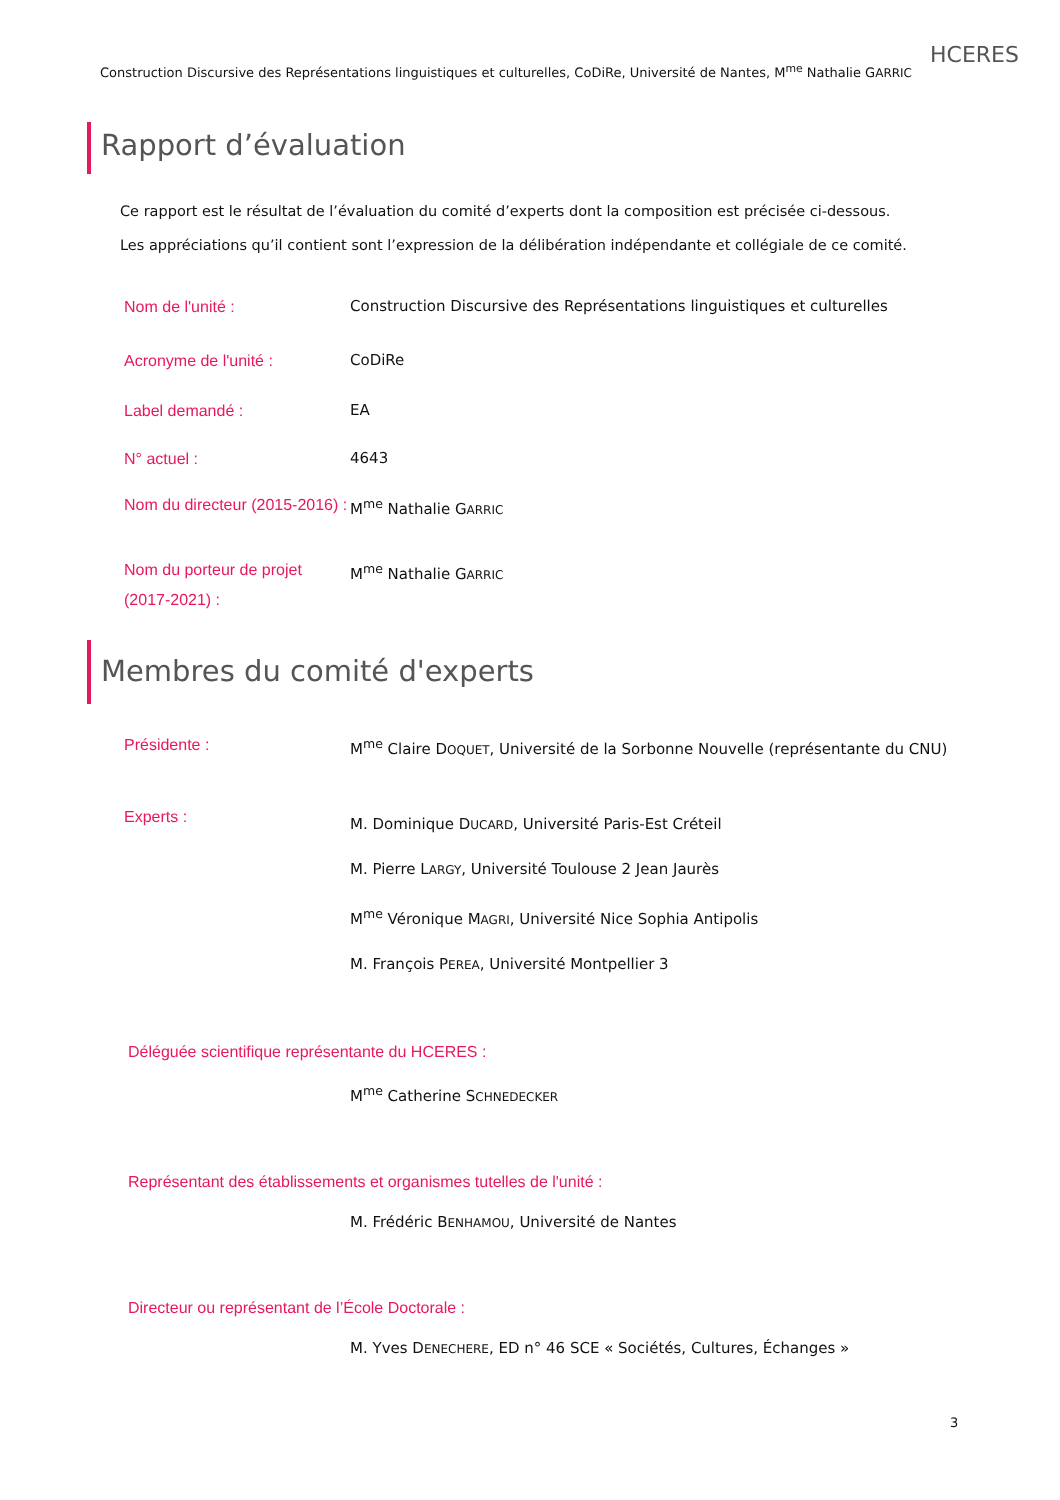Construction Discursive des Représentations linguistiques et culturelles, CoDiRe, Université de Nantes, M<sup>me</sup> Nathalie GARRIC
HCERES
Rapport d’évaluation
Ce rapport est le résultat de l’évaluation du comité d’experts dont la composition est précisée ci-dessous.
Les appréciations qu’il contient sont l’expression de la délibération indépendante et collégiale de ce comité.
Nom de l'unité :
Construction Discursive des Représentations linguistiques et culturelles
Acronyme de l'unité :
CoDiRe
Label demandé :
EA
N° actuel :
4643
Nom du directeur (2015-2016) :
M<sup>me</sup> Nathalie GARRIC
Nom du porteur de projet (2017-2021) :
M<sup>me</sup> Nathalie GARRIC
Membres du comité d'experts
Présidente :
M<sup>me</sup> Claire DOQUET, Université de la Sorbonne Nouvelle (représentante du CNU)
Experts :
M. Dominique DUCARD, Université Paris-Est Créteil
M. Pierre LARGY, Université Toulouse 2 Jean Jaurès
M<sup>me</sup> Véronique MAGRI, Université Nice Sophia Antipolis
M. François PEREA, Université Montpellier 3
Déléguée scientifique représentante du HCERES :
M<sup>me</sup> Catherine SCHNEDECKER
Représentant des établissements et organismes tutelles de l'unité :
M. Frédéric BENHAMOU, Université de Nantes
Directeur ou représentant de l’École Doctorale :
M. Yves DENECHERE, ED n° 46 SCE « Sociétés, Cultures, Échanges »
3